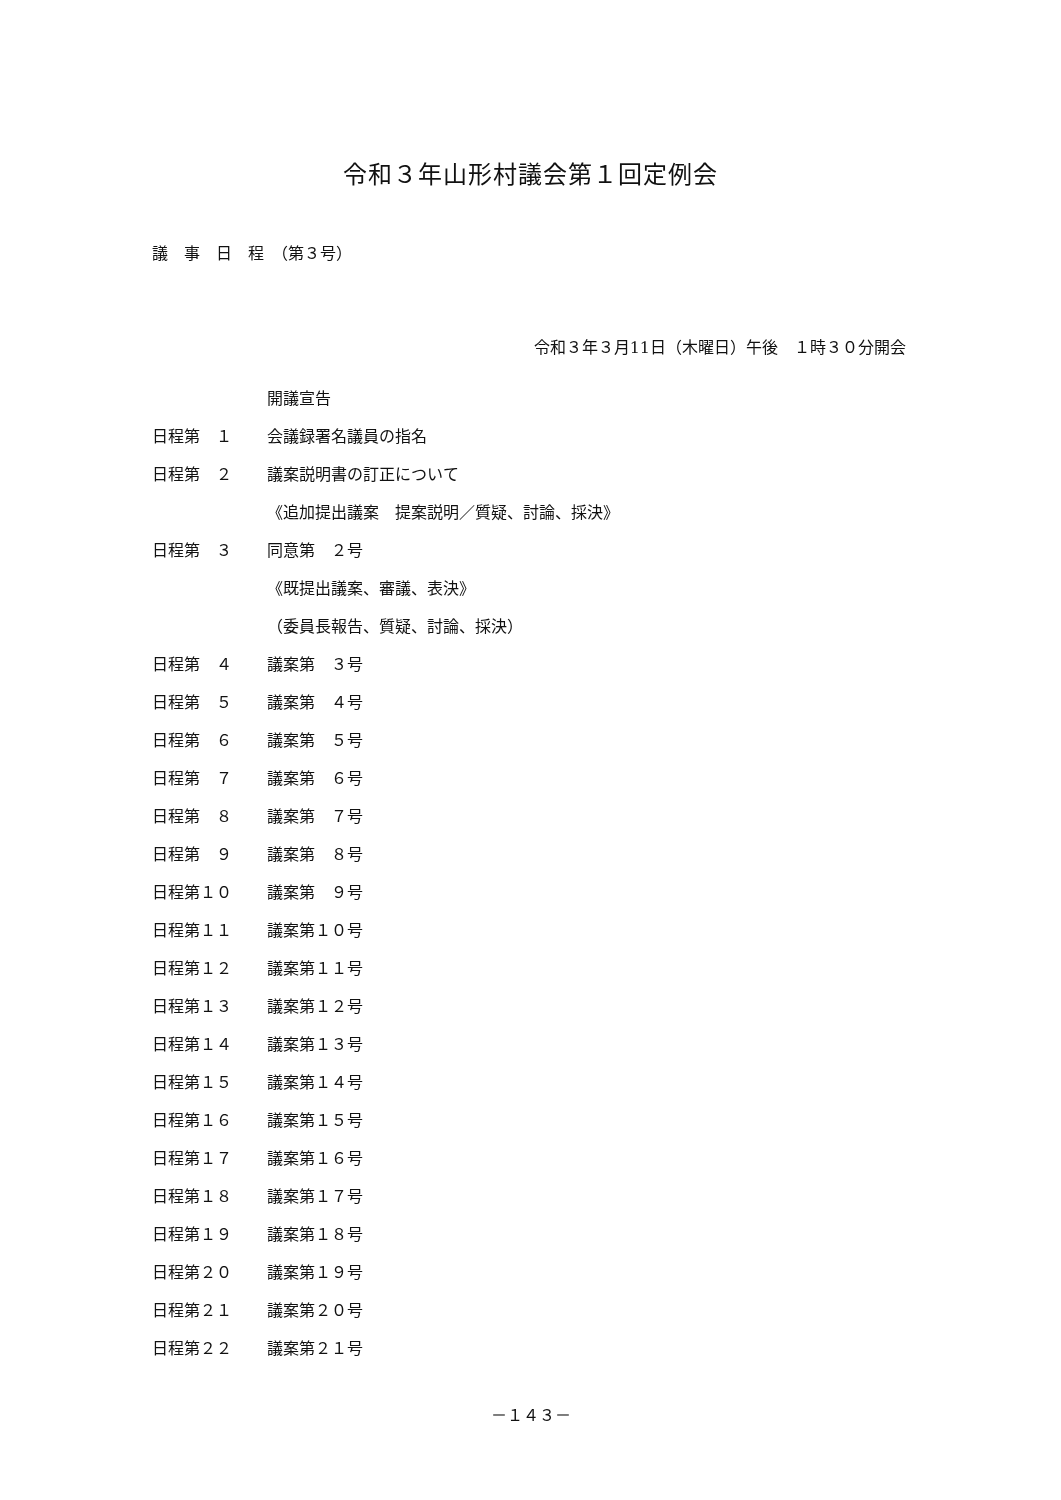令和３年山形村議会第１回定例会
議　事　日　程　（第３号）
令和３年３月11日（木曜日）午後　１時３０分開会
開議宣告
日程第　１ 会議録署名議員の指名
日程第　２ 議案説明書の訂正について
《追加提出議案　提案説明／質疑、討論、採決》
日程第　３ 同意第　２号
《既提出議案、審議、表決》
（委員長報告、質疑、討論、採決）
日程第　４ 議案第　３号
日程第　５ 議案第　４号
日程第　６ 議案第　５号
日程第　７ 議案第　６号
日程第　８ 議案第　７号
日程第　９ 議案第　８号
日程第１０ 議案第　９号
日程第１１ 議案第１０号
日程第１２ 議案第１１号
日程第１３ 議案第１２号
日程第１４ 議案第１３号
日程第１５ 議案第１４号
日程第１６ 議案第１５号
日程第１７ 議案第１６号
日程第１８ 議案第１７号
日程第１９ 議案第１８号
日程第２０ 議案第１９号
日程第２１ 議案第２０号
日程第２２ 議案第２１号
－１４３－